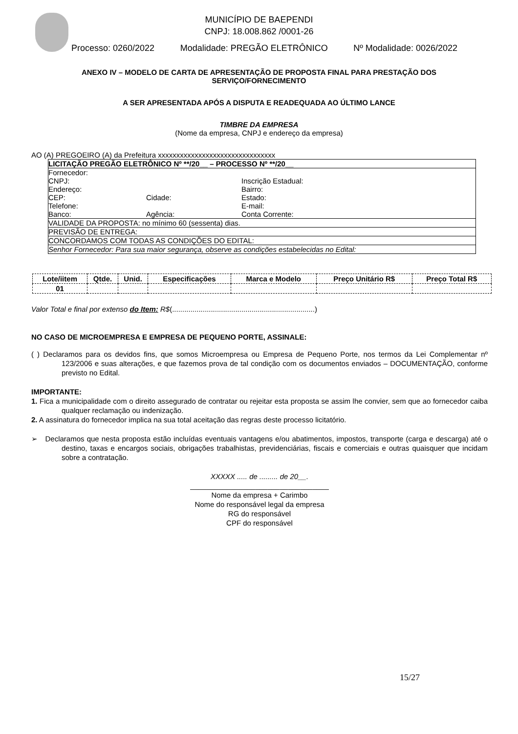MUNICÍPIO DE BAEPENDI
CNPJ: 18.008.862 /0001-26
Processo: 0260/2022 Modalidade: PREGÃO ELETRÔNICO Nº Modalidade: 0026/2022
ANEXO IV – MODELO DE CARTA DE APRESENTAÇÃO DE PROPOSTA FINAL PARA PRESTAÇÃO DOS SERVIÇO/FORNECIMENTO
A SER APRESENTADA APÓS A DISPUTA E READEQUADA AO ÚLTIMO LANCE
TIMBRE DA EMPRESA
(Nome da empresa, CNPJ e endereço da empresa)
AO (A) PREGOEIRO (A) da Prefeitura xxxxxxxxxxxxxxxxxxxxxxxxxxxxxxxx
| LICITAÇÃO PREGÃO ELETRÔNICO Nº **/20__ – PROCESSO Nº **/20__ | | |
| Fornecedor: | | |
| CNPJ: | | Inscrição Estadual: |
| Endereço: | | Bairro: |
| CEP: | Cidade: | Estado: |
| Telefone: | | E-mail: |
| Banco: | Agência: | Conta Corrente: |
| VALIDADE DA PROPOSTA: no mínimo 60 (sessenta) dias. | | |
| PREVISÃO DE ENTREGA: | | |
| CONCORDAMOS COM TODAS AS CONDIÇÕES DO EDITAL: | | |
| Senhor Fornecedor: Para sua maior segurança, observe as condições estabelecidas no Edital: | | |
| Lote/iitem | Qtde. | Unid. | Especificações | Marca e Modelo | Preço Unitário R$ | Preço Total R$ |
| --- | --- | --- | --- | --- | --- | --- |
| 01 | | | | | | |
Valor Total e final por extenso do Item: R$(......................................................................)
NO CASO DE MICROEMPRESA E EMPRESA DE PEQUENO PORTE, ASSINALE:
( ) Declaramos para os devidos fins, que somos Microempresa ou Empresa de Pequeno Porte, nos termos da Lei Complementar nº 123/2006 e suas alterações, e que fazemos prova de tal condição com os documentos enviados – DOCUMENTAÇÃO, conforme previsto no Edital.
IMPORTANTE:
1. Fica a municipalidade com o direito assegurado de contratar ou rejeitar esta proposta se assim lhe convier, sem que ao fornecedor caiba qualquer reclamação ou indenização.
2. A assinatura do fornecedor implica na sua total aceitação das regras deste processo licitatório.
➢ Declaramos que nesta proposta estão incluídas eventuais vantagens e/ou abatimentos, impostos, transporte (carga e descarga) até o destino, taxas e encargos sociais, obrigações trabalhistas, previdenciárias, fiscais e comerciais e outras quaisquer que incidam sobre a contratação.
XXXXX ..... de ......... de 20__.
__________________________________
Nome da empresa + Carimbo
Nome do responsável legal da empresa
RG do responsável
CPF do responsável
15/27